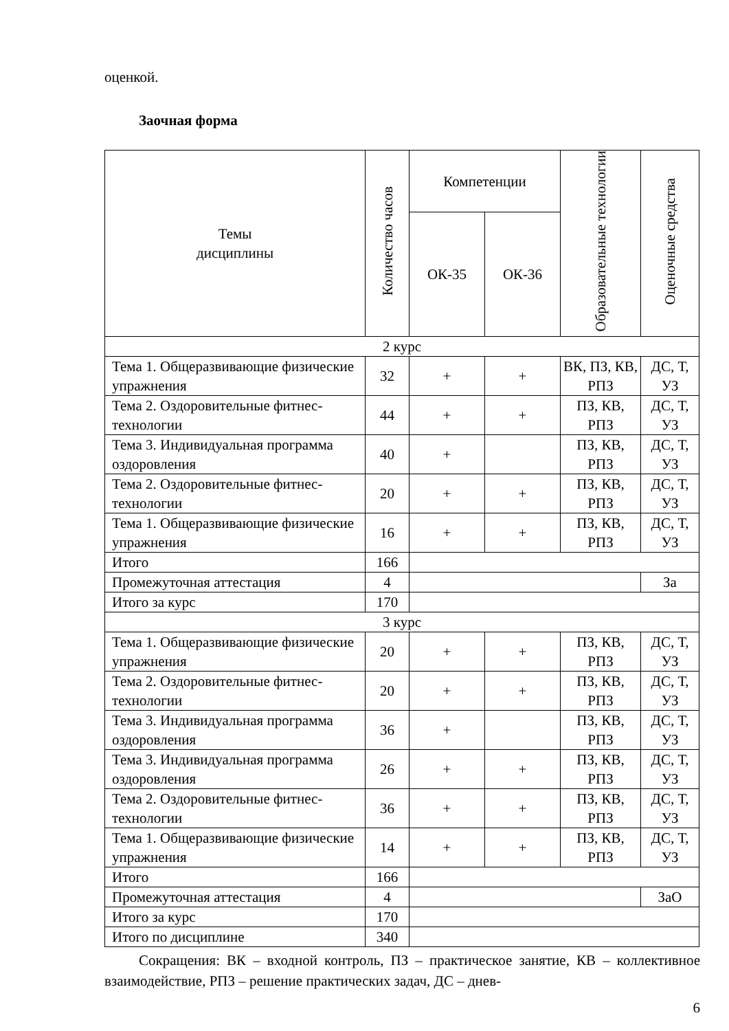оценкой.
Заочная форма
| Темы дисциплины | Количество часов | Компетенции | | Образовательные технологии | Оценочные средства |
| --- | --- | --- | --- | --- | --- |
| | | ОК-35 | ОК-36 | | |
| 2 курс | | | | | |
| Тема 1. Общеразвивающие физические упражнения | 32 | + | + | ВК, ПЗ, КВ, РПЗ | ДС, Т, УЗ |
| Тема 2. Оздоровительные фитнес-технологии | 44 | + | + | ПЗ, КВ, РПЗ | ДС, Т, УЗ |
| Тема 3. Индивидуальная программа оздоровления | 40 | + | | ПЗ, КВ, РПЗ | ДС, Т, УЗ |
| Тема 2. Оздоровительные фитнес-технологии | 20 | + | + | ПЗ, КВ, РПЗ | ДС, Т, УЗ |
| Тема 1. Общеразвивающие физические упражнения | 16 | + | + | ПЗ, КВ, РПЗ | ДС, Т, УЗ |
| Итого | 166 | | | | |
| Промежуточная аттестация | 4 | | | | За |
| Итого за курс | 170 | | | | |
| 3 курс | | | | | |
| Тема 1. Общеразвивающие физические упражнения | 20 | + | + | ПЗ, КВ, РПЗ | ДС, Т, УЗ |
| Тема 2. Оздоровительные фитнес-технологии | 20 | + | + | ПЗ, КВ, РПЗ | ДС, Т, УЗ |
| Тема 3. Индивидуальная программа оздоровления | 36 | + | | ПЗ, КВ, РПЗ | ДС, Т, УЗ |
| Тема 3. Индивидуальная программа оздоровления | 26 | + | + | ПЗ, КВ, РПЗ | ДС, Т, УЗ |
| Тема 2. Оздоровительные фитнес-технологии | 36 | + | + | ПЗ, КВ, РПЗ | ДС, Т, УЗ |
| Тема 1. Общеразвивающие физические упражнения | 14 | + | + | ПЗ, КВ, РПЗ | ДС, Т, УЗ |
| Итого | 166 | | | | |
| Промежуточная аттестация | 4 | | | | ЗаО |
| Итого за курс | 170 | | | | |
| Итого по дисциплине | 340 | | | | |
Сокращения: ВК – входной контроль, ПЗ – практическое занятие, КВ – коллективное взаимодействие, РПЗ – решение практических задач, ДС – днев-
6